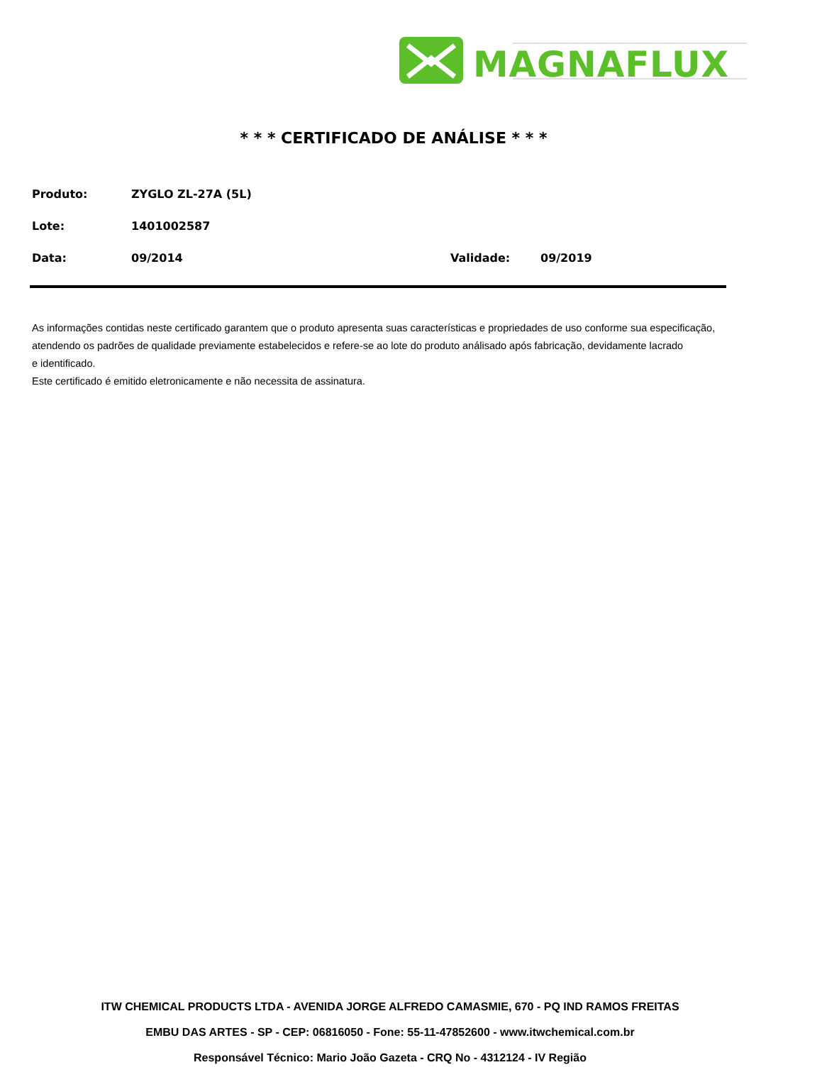MAGNAFLUX
* * * CERTIFICADO DE ANÁLISE * * *
Produto: ZYGLO ZL-27A (5L)
Lote: 1401002587
Data: 09/2014 Validade: 09/2019
As informações contidas neste certificado garantem que o produto apresenta suas características e propriedades de uso conforme sua especificação,
atendendo os padrões de qualidade previamente estabelecidos e refere-se ao lote do produto análisado após fabricação, devidamente lacrado
e identificado.
Este certificado é emitido eletronicamente e não necessita de assinatura.
ITW CHEMICAL PRODUCTS LTDA - AVENIDA JORGE ALFREDO CAMASMIE, 670 - PQ IND RAMOS FREITAS
EMBU DAS ARTES - SP - CEP: 06816050 - Fone: 55-11-47852600 - www.itwchemical.com.br
Responsável Técnico: Mario João Gazeta - CRQ No - 4312124 - IV Região